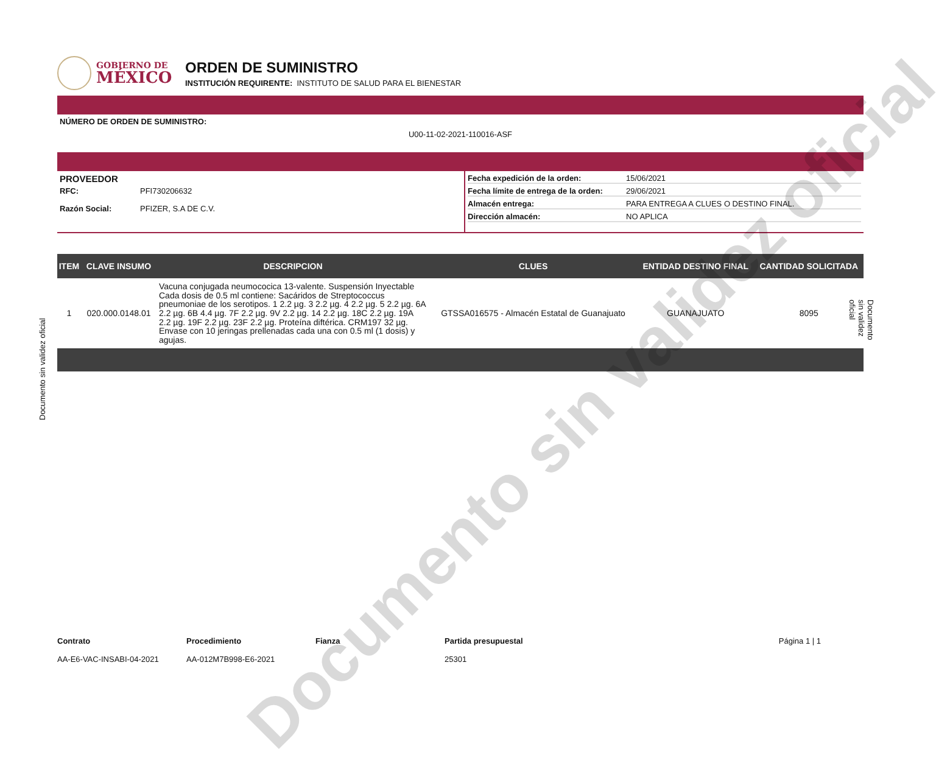GOBIERNO DE
MÉXICO
ORDEN DE SUMINISTRO
INSTITUCIÓN REQUIRENTE: INSTITUTO DE SALUD PARA EL BIENESTAR
NÚMERO DE ORDEN DE SUMINISTRO:
U00-11-02-2021-110016-ASF
PROVEEDOR
RFC: PFI730206632
Razón Social: PFIZER, S.A DE C.V.
Fecha expedición de la orden: 15/06/2021
Fecha límite de entrega de la orden: 29/06/2021
Almacén entrega: PARA ENTREGA A CLUES O DESTINO FINAL.
Dirección almacén: NO APLICA
| ITEM | CLAVE INSUMO | DESCRIPCION | CLUES | ENTIDAD DESTINO FINAL | CANTIDAD SOLICITADA |
| --- | --- | --- | --- | --- | --- |
| 1 | 020.000.0148.01 | Vacuna conjugada neumococica 13-valente. Suspensión Inyectable Cada dosis de 0.5 ml contiene: Sacáridos de Streptococcus pneumoniae de los serotipos. 1 2.2 µg. 3 2.2 µg. 4 2.2 µg. 5 2.2 µg. 6A 2.2 µg. 6B 4.4 µg. 7F 2.2 µg. 9V 2.2 µg. 14 2.2 µg. 18C 2.2 µg. 19A 2.2 µg. 19F 2.2 µg. 23F 2.2 µg. Proteína diftérica. CRM197 32 µg. Envase con 10 jeringas prellenadas cada una con 0.5 ml (1 dosis) y agujas. | GTSSA016575 - Almacén Estatal de Guanajuato | GUANAJUATO | 8095 |
Contrato
AA-E6-VAC-INSABI-04-2021
Procedimiento
AA-012M7B998-E6-2021
Fianza Partida presupuestal
25301
Página 1 | 1
Documento sin validez oficial
Documento sin validez oficial
Documento sin validez oficial